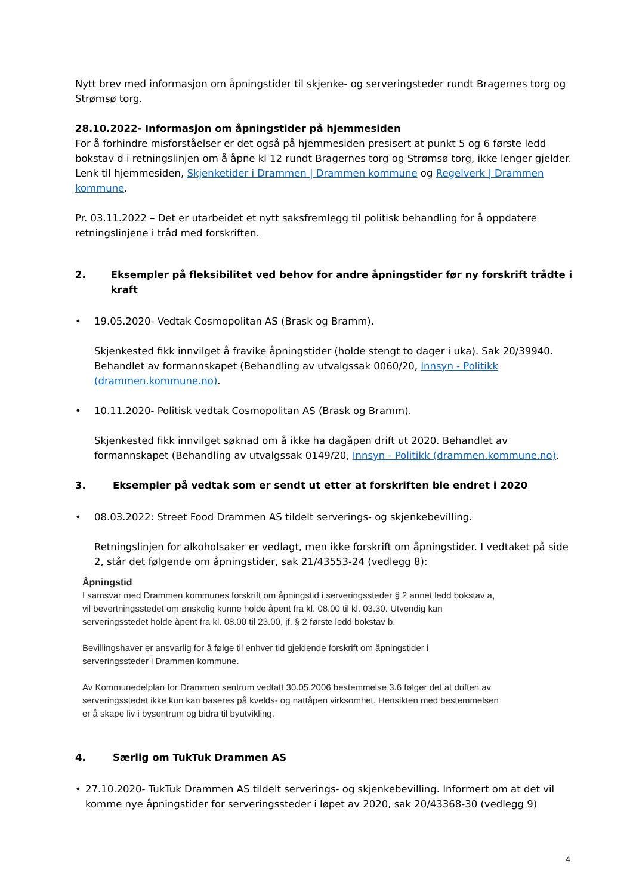Nytt brev med informasjon om åpningstider til skjenke- og serveringsteder rundt Bragernes torg og Strømsø torg.
28.10.2022- Informasjon om åpningstider på hjemmesiden
For å forhindre misforståelser er det også på hjemmesiden presisert at punkt 5 og 6 første ledd bokstav d i retningslinjen om å åpne kl 12 rundt Bragernes torg og Strømsø torg, ikke lenger gjelder. Lenk til hjemmesiden, Skjenketider i Drammen | Drammen kommune og Regelverk | Drammen kommune.
Pr. 03.11.2022 – Det er utarbeidet et nytt saksfremlegg til politisk behandling for å oppdatere retningslinjene i tråd med forskriften.
2. Eksempler på fleksibilitet ved behov for andre åpningstider før ny forskrift trådte i kraft
• 19.05.2020- Vedtak Cosmopolitan AS (Brask og Bramm).
Skjenkested fikk innvilget å fravike åpningstider (holde stengt to dager i uka). Sak 20/39940. Behandlet av formannskapet (Behandling av utvalgssak 0060/20, Innsyn - Politikk (drammen.kommune.no).
• 10.11.2020- Politisk vedtak Cosmopolitan AS (Brask og Bramm).
Skjenkested fikk innvilget søknad om å ikke ha dagåpen drift ut 2020. Behandlet av formannskapet (Behandling av utvalgssak 0149/20, Innsyn - Politikk (drammen.kommune.no).
3. Eksempler på vedtak som er sendt ut etter at forskriften ble endret i 2020
• 08.03.2022: Street Food Drammen AS tildelt serverings- og skjenkebevilling.
Retningslinjen for alkoholsaker er vedlagt, men ikke forskrift om åpningstider. I vedtaket på side 2, står det følgende om åpningstider, sak 21/43553-24 (vedlegg 8):
Åpningstid
I samsvar med Drammen kommunes forskrift om åpningstid i serveringssteder § 2 annet ledd bokstav a,
vil bevertningsstedet om ønskelig kunne holde åpent fra kl. 08.00 til kl. 03.30. Utvendig kan
serveringsstedet holde åpent fra kl. 08.00 til 23.00, jf. § 2 første ledd bokstav b.
Bevillingshaver er ansvarlig for å følge til enhver tid gjeldende forskrift om åpningstider i
serveringssteder i Drammen kommune.
Av Kommunedelplan for Drammen sentrum vedtatt 30.05.2006 bestemmelse 3.6 følger det at driften av
serveringsstedet ikke kun kan baseres på kvelds- og nattåpen virksomhet. Hensikten med bestemmelsen
er å skape liv i bysentrum og bidra til byutvikling.
4. Særlig om TukTuk Drammen AS
• 27.10.2020- TukTuk Drammen AS tildelt serverings- og skjenkebevilling. Informert om at det vil komme nye åpningstider for serveringssteder i løpet av 2020, sak 20/43368-30 (vedlegg 9)
4